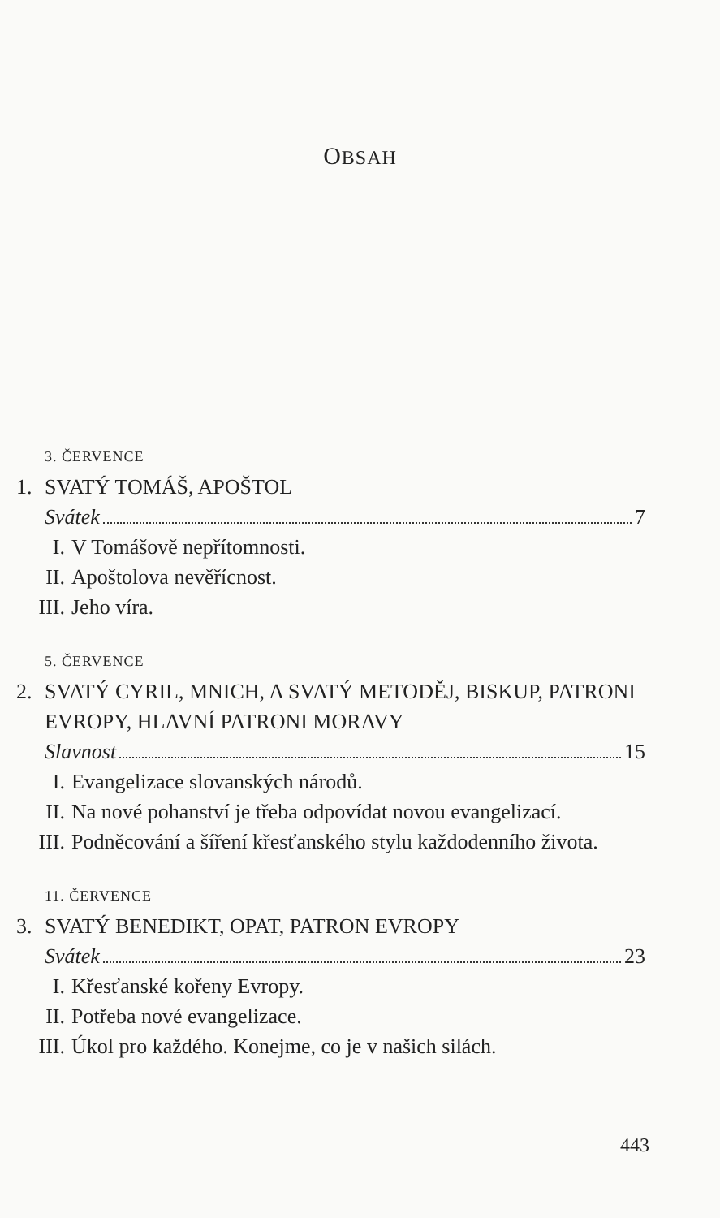OBSAH
3. ČERVENCE
1. SVATÝ TOMÁŠ, APOŠTOL
Svátek 7
I. V Tomášově nepřítomnosti.
II. Apoštolova nevěřícnost.
III.
Jeho víra.
5. ČERVENCE
2. SVATÝ CYRIL, MNICH, A SVATÝ METODĚJ, BISKUP, PATRONI EVROPY, HLAVNÍ PATRONI MORAVY
Slavnost 15
I. Evangelizace slovanských národů.
II. Na nové pohanství je třeba odpovídat novou evangelizací.
III.
Podněcování a šíření křesťanského stylu každodenního života.
11. ČERVENCE
3. SVATÝ BENEDIKT, OPAT, PATRON EVROPY
Svátek 23
I. Křesťanské kořeny Evropy.
II. Potřeba nové evangelizace.
III.
Úkol pro každého. Konejme, co je v našich silách.
443